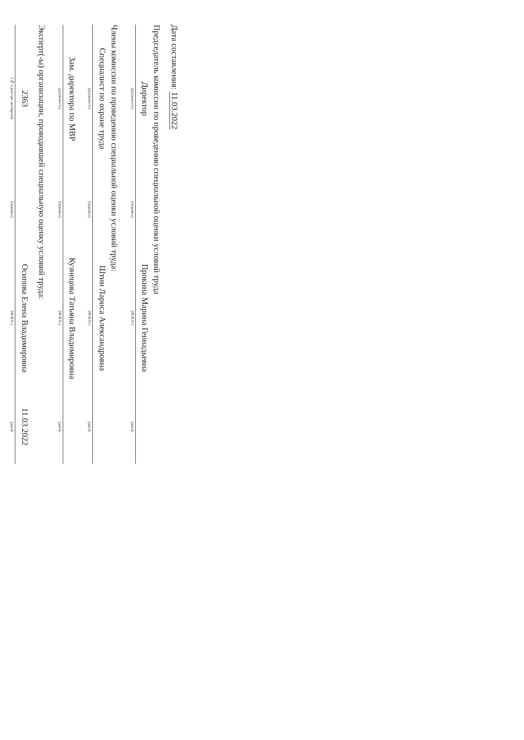Дата составления: 11.03.2022
Председатель комиссии по проведению специальной оценки условий труда
| Директор | | | | Прокина Марина Геннадьевна | | |
| (должность) | | (подпись) | | (Ф.И.О.) | | (дата) |
Члены комиссии по проведению специальной оценки условий труда:
| Специалист по охране труда | | | | Штин Лариса Александровна | | |
| (должность) | | (подпись) | | (Ф.И.О.) | | (дата) |
| Зам. директора по МВР | | | | Кузнецова Татьяна Владимировна | | |
| (должность) | | (подпись) | | (Ф.И.О.) | | (дата) |
Эксперт(-ы) организации, проводившей специальную оценку условий труда:
| 2363 | | | | Осипова Елена Владимировна | | 11.03.2022 |
| (№ в реестре экспертов) | | (подпись) | | (Ф.И.О.) | | (дата) |